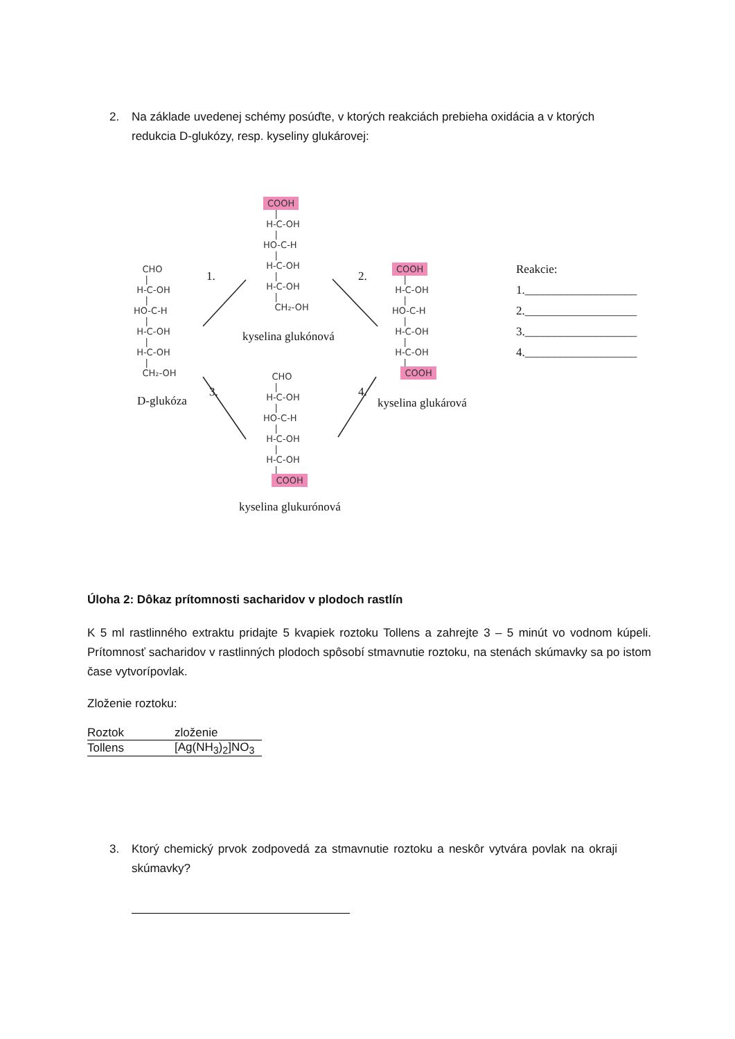2. Na základe uvedenej schémy posúďte, v ktorých reakciách prebieha oxidácia a v ktorých redukcia D-glukózy, resp. kyseliny glukárovej:
COOH | H-C-OH | HO-C-H | H-C-OH | H-C-OH | CH₂-OH
kyselina glukónová
CHO | H-C-OH | HO-C-H | H-C-OH | H-C-OH | CH₂-OH
D-glukóza
1.
2.
3.
4.
COOH | H-C-OH | HO-C-H | H-C-OH | H-C-OH | COOH
kyselina glukárová
CHO | H-C-OH | HO-C-H | H-C-OH | H-C-OH | COOH
kyselina glukurónová
Reakcie: 1.___________________ 2.___________________ 3.___________________ 4.___________________
Úloha 2: Dôkaz prítomnosti sacharidov v plodoch rastlín
K 5 ml rastlinného extraktu pridajte 5 kvapiek roztoku Tollens a zahrejte 3 – 5 minút vo vodnom kúpeli. Prítomnosť sacharidov v rastlinných plodoch spôsobí stmavnutie roztoku, na stenách skúmavky sa po istom čase vytvoríp​ovlak.
Zloženie roztoku:
| Roztok | zloženie |
| Tollens | [Ag(NH<sub>3</sub>)<sub>2</sub>]NO<sub>3</sub> |
3. Ktorý chemický prvok zodpovedá za stmavnutie roztoku a neskôr vytvára povlak na okraji skúmavky?